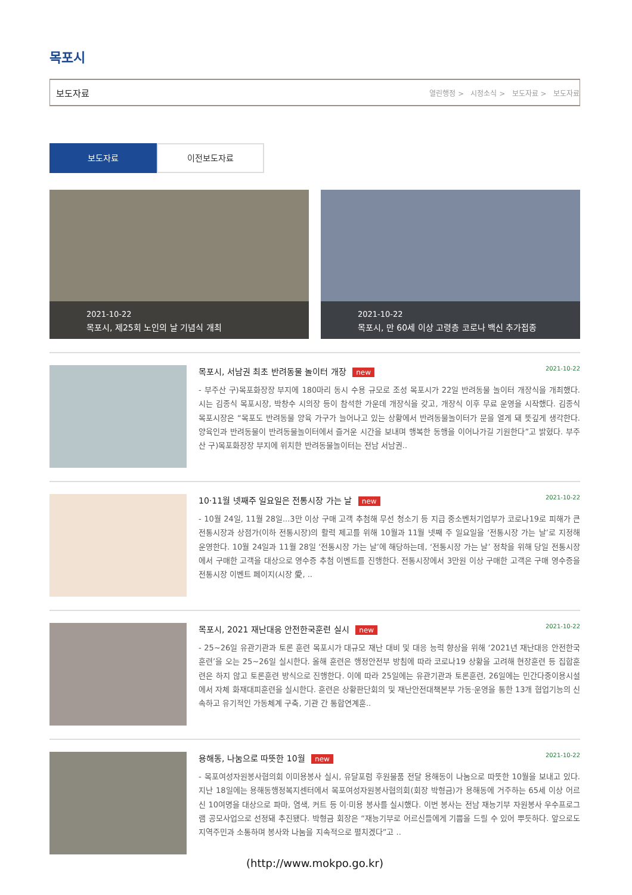목포시
보도자료 열린행정 > 시정소식 > 보도자료 > 보도자료
보도자료 이전보도자료
2021-10-22
목포시, 제25회 노인의 날 기념식 개최
2021-10-22
목포시, 만 60세 이상 고령층 코로나 백신 추가접종
목포시, 서남권 최초 반려동물 놀이터 개장 new 2021-10-22
- 부주산 구)목포화장장 부지에 180마리 동시 수용 규모로 조성 목포시가 22일 반려동물 놀이터 개장식을 개최했다. 시는 김종식 목포시장, 박창수 시의장 등이 참석한 가운데 개장식을 갖고, 개장식 이후 무료 운영을 시작했다. 김종식 목포시장은 “목포도 반려동물 양육 가구가 늘어나고 있는 상황에서 반려동물놀이터가 문을 열게 돼 뜻깊게 생각한다. 양육인과 반려동물이 반려동물놀이터에서 즐거운 시간을 보내며 행복한 동행을 이어나가길 기원한다”고 밝혔다. 부주산 구)목포화장장 부지에 위치한 반려동물놀이터는 전남 서남권..
10·11월 넷째주 일요일은 전통시장 가는 날 new 2021-10-22
- 10월 24일, 11월 28일...3만 이상 구매 고객 추첨해 무선 청소기 등 지급 중소벤처기업부가 코로나19로 피해가 큰 전통시장과 상점가(이하 전통시장)의 활력 제고를 위해 10월과 11월 넷째 주 일요일을 ‘전통시장 가는 날’로 지정해 운영한다. 10월 24일과 11월 28일 ‘전통시장 가는 날’에 해당하는데, ‘전통시장 가는 날’ 정착을 위해 당일 전통시장에서 구매한 고객을 대상으로 영수증 추첨 이벤트를 진행한다. 전통시장에서 3만원 이상 구매한 고객은 구매 영수증을 전통시장 이벤트 페이지(시장 愛, ..
목포시, 2021 재난대응 안전한국훈련 실시 new 2021-10-22
- 25~26일 유관기관과 토론 훈련 목포시가 대규모 재난 대비 및 대응 능력 향상을 위해 ‘2021년 재난대응 안전한국훈련’을 오는 25~26일 실시한다. 올해 훈련은 행정안전부 방침에 따라 코로나19 상황을 고려해 현장훈련 등 집합훈련은 하지 않고 토론훈련 방식으로 진행한다. 이에 따라 25일에는 유관기관과 토론훈련, 26일에는 민간다중이용시설에서 자체 화재대피훈련을 실시한다. 훈련은 상황판단회의 및 재난안전대책본부 가동·운영을 통한 13개 협업기능의 신속하고 유기적인 가동체계 구축, 기관 간 통합연계훈..
용해동, 나눔으로 따뜻한 10월 new 2021-10-22
- 목포여성자원봉사협의회 이미용봉사 실시, 유달포럼 후원물품 전달 용해동이 나눔으로 따뜻한 10월을 보내고 있다. 지난 18일에는 용해동행정복지센터에서 목포여성자원봉사협의회(회장 박형금)가 용해동에 거주하는 65세 이상 어르신 10여명을 대상으로 파마, 염색, 커트 등 이·미용 봉사를 실시했다. 이번 봉사는 전남 재능기부 자원봉사 우수프로그램 공모사업으로 선정돼 추진됐다. 박형금 회장은 “재능기부로 어르신들에게 기쁨을 드릴 수 있어 뿌듯하다. 앞으로도 지역주민과 소통하며 봉사와 나눔을 지속적으로 펼치겠다”고 ..
(http://www.mokpo.go.kr)